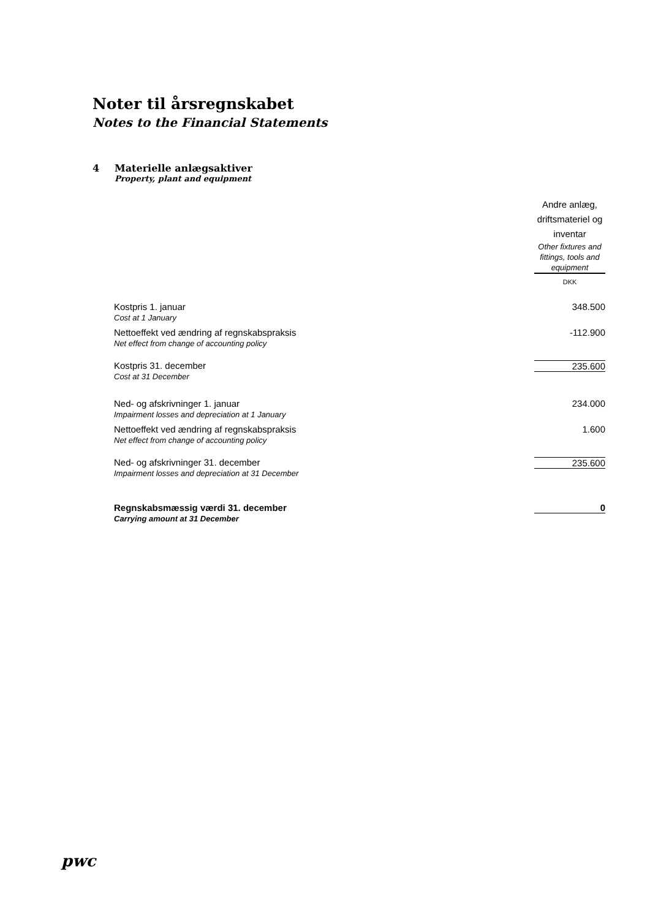Noter til årsregnskabet
Notes to the Financial Statements
4 Materielle anlægsaktiver
Property, plant and equipment
| | Andre anlæg, driftsmateriel og inventar Other fixtures and fittings, tools and equipment DKK |
| Kostpris 1. januar Cost at 1 January | 348.500 |
| Nettoeffekt ved ændring af regnskabspraksis Net effect from change of accounting policy | -112.900 |
| Kostpris 31. december Cost at 31 December | 235.600 |
| Ned- og afskrivninger 1. januar Impairment losses and depreciation at 1 January | 234.000 |
| Nettoeffekt ved ændring af regnskabspraksis Net effect from change of accounting policy | 1.600 |
| Ned- og afskrivninger 31. december Impairment losses and depreciation at 31 December | 235.600 |
| Regnskabsmæssig værdi 31. december Carrying amount at 31 December | 0 |
pwc